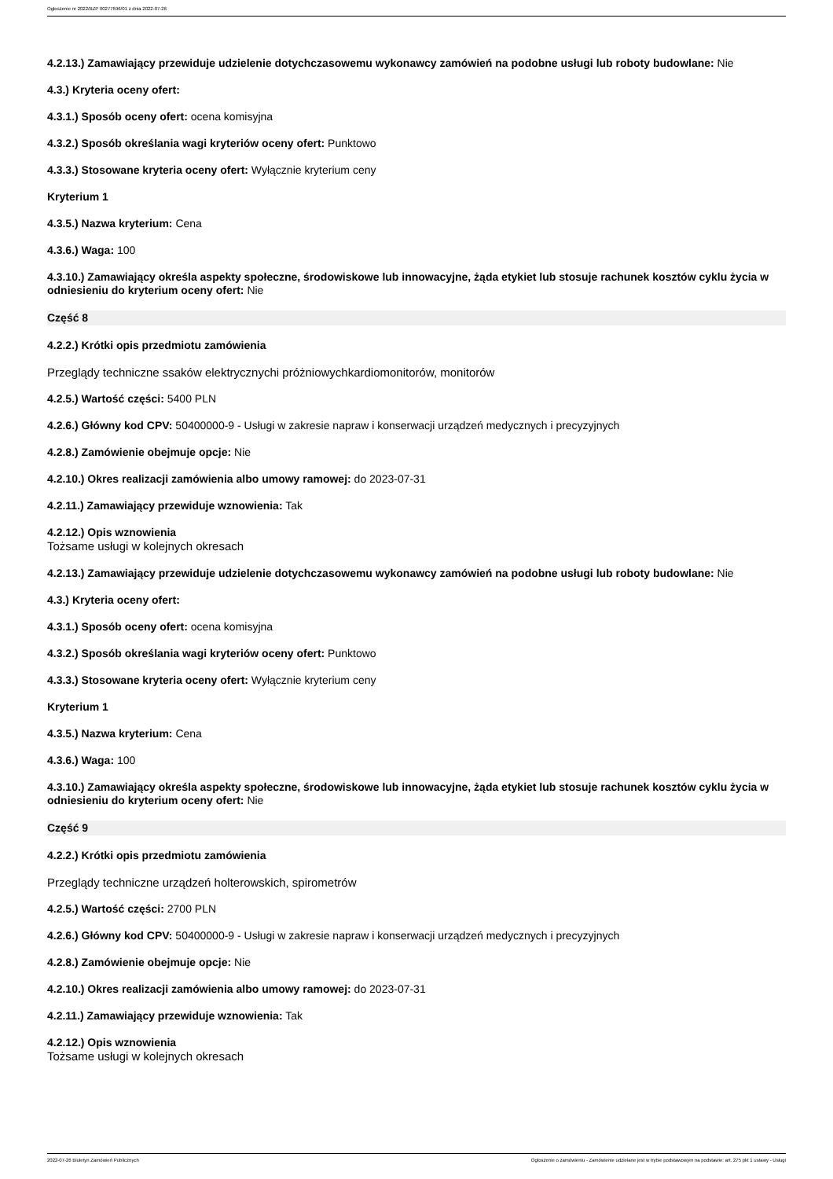Ogłoszenie nr 2022/BZP 00277696/01 z dnia 2022-07-26
4.2.13.) Zamawiający przewiduje udzielenie dotychczasowemu wykonawcy zamówień na podobne usługi lub roboty budowlane: Nie
4.3.) Kryteria oceny ofert:
4.3.1.) Sposób oceny ofert: ocena komisyjna
4.3.2.) Sposób określania wagi kryteriów oceny ofert: Punktowo
4.3.3.) Stosowane kryteria oceny ofert: Wyłącznie kryterium ceny
Kryterium 1
4.3.5.) Nazwa kryterium: Cena
4.3.6.) Waga: 100
4.3.10.) Zamawiający określa aspekty społeczne, środowiskowe lub innowacyjne, żąda etykiet lub stosuje rachunek kosztów cyklu życia w odniesieniu do kryterium oceny ofert: Nie
Część 8
4.2.2.) Krótki opis przedmiotu zamówienia
Przeglądy techniczne ssaków elektrycznychi próżniowychkardiomonitorów, monitorów
4.2.5.) Wartość części: 5400 PLN
4.2.6.) Główny kod CPV: 50400000-9 - Usługi w zakresie napraw i konserwacji urządzeń medycznych i precyzyjnych
4.2.8.) Zamówienie obejmuje opcje: Nie
4.2.10.) Okres realizacji zamówienia albo umowy ramowej: do 2023-07-31
4.2.11.) Zamawiający przewiduje wznowienia: Tak
4.2.12.) Opis wznowienia
Tożsame usługi w kolejnych okresach
4.2.13.) Zamawiający przewiduje udzielenie dotychczasowemu wykonawcy zamówień na podobne usługi lub roboty budowlane: Nie
4.3.) Kryteria oceny ofert:
4.3.1.) Sposób oceny ofert: ocena komisyjna
4.3.2.) Sposób określania wagi kryteriów oceny ofert: Punktowo
4.3.3.) Stosowane kryteria oceny ofert: Wyłącznie kryterium ceny
Kryterium 1
4.3.5.) Nazwa kryterium: Cena
4.3.6.) Waga: 100
4.3.10.) Zamawiający określa aspekty społeczne, środowiskowe lub innowacyjne, żąda etykiet lub stosuje rachunek kosztów cyklu życia w odniesieniu do kryterium oceny ofert: Nie
Część 9
4.2.2.) Krótki opis przedmiotu zamówienia
Przeglądy techniczne urządzeń holterowskich, spirometrów
4.2.5.) Wartość części: 2700 PLN
4.2.6.) Główny kod CPV: 50400000-9 - Usługi w zakresie napraw i konserwacji urządzeń medycznych i precyzyjnych
4.2.8.) Zamówienie obejmuje opcje: Nie
4.2.10.) Okres realizacji zamówienia albo umowy ramowej: do 2023-07-31
4.2.11.) Zamawiający przewiduje wznowienia: Tak
4.2.12.) Opis wznowienia
Tożsame usługi w kolejnych okresach
2022-07-26 Biuletyn Zamówień Publicznych Ogłoszenie o zamówieniu - Zamówienie udzielane jest w trybie podstawowym na podstawie: art. 275 pkt 1 ustawy - Usługi